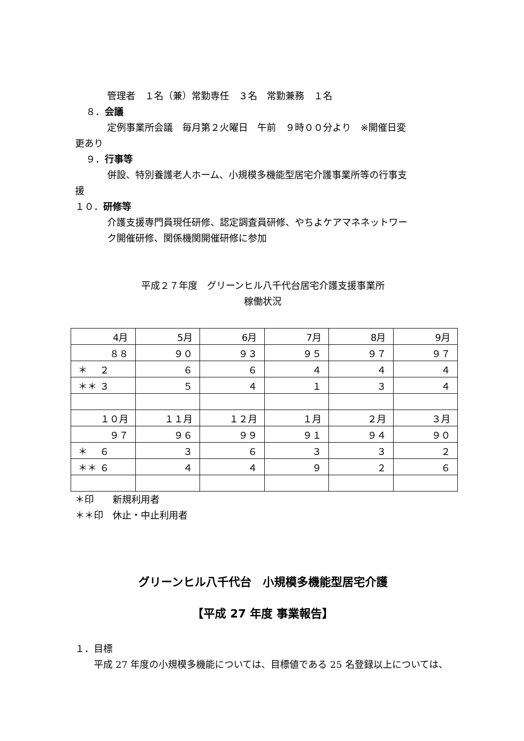管理者　１名（兼）常勤専任　３名　常勤兼務　１名
８．会議
定例事業所会議　毎月第２火曜日　午前　９時００分より　※開催日変
更あり
９．行事等
併設、特別養護老人ホーム、小規模多機能型居宅介護事業所等の行事支
援
１０．研修等
介護支援専門員現任研修、認定調査員研修、やちよケアマネネットワー
ク開催研修、関係機関開催研修に参加
平成２７年度　グリーンヒル八千代台居宅介護支援事業所
稼働状況
| 4月 | 5月 | 6月 | 7月 | 8月 | 9月 |
| ８８ | ９０ | ９３ | ９５ | ９７ | ９７ |
| ＊ ２ | ６ | ６ | ４ | ４ | ４ |
| ＊＊ ３ | ５ | ４ | １ | ３ | ４ |
| １０月 | １１月 | １２月 | １月 | ２月 | ３月 |
| ９７ | ９６ | ９９ | ９１ | ９４ | ９０ |
| ＊ ６ | ３ | ６ | ３ | ３ | ２ |
| ＊＊ ６ | ４ | ４ | ９ | ２ | ６ |
＊印　　新規利用者
＊＊印　休止・中止利用者
グリーンヒル八千代台　小規模多機能型居宅介護
【平成 27 年度 事業報告】
１．目標
平成 27 年度の小規模多機能については、目標値である 25 名登録以上については、